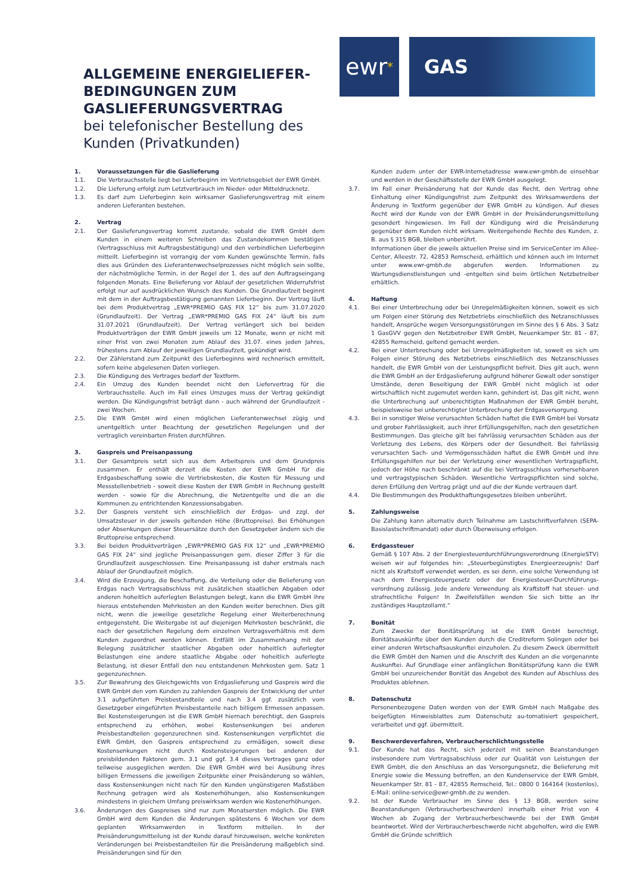ALLGEMEINE ENERGIELIEFER-BEDINGUNGEN ZUM GASLIEFERUNGSVERTRAG
bei telefonischer Bestellung des Kunden (Privatkunden)
ewr *
GAS
1. Voraussetzungen für die Gaslieferung
1.1. Die Verbrauchsstelle liegt bei Lieferbeginn im Vertriebsgebiet der EWR GmbH.
1.2. Die Lieferung erfolgt zum Letztverbrauch im Nieder- oder Mitteldrucknetz.
1.3. Es darf zum Lieferbeginn kein wirksamer Gaslieferungsvertrag mit einem anderen Lieferanten bestehen.
2. Vertrag
2.1. Der Gaslieferungsvertrag kommt zustande, sobald die EWR GmbH dem Kunden in einem weiteren Schreiben das Zustandekommen bestätigen (Vertragsschluss mit Auftragsbestätigung) und den verbindlichen Lieferbeginn mitteilt. Lieferbeginn ist vorrangig der vom Kunden gewünschte Termin, falls dies aus Gründen des Lieferantenwechselprozesses nicht möglich sein sollte, der nächstmögliche Termin, in der Regel der 1. des auf den Auftragseingang folgenden Monats. Eine Belieferung vor Ablauf der gesetzlichen Widerrufsfrist erfolgt nur auf ausdrücklichen Wunsch des Kunden. Die Grundlaufzeit beginnt mit dem in der Auftragsbestätigung genannten Lieferbeginn. Der Vertrag läuft bei dem Produktvertrag „EWR*PREMIO GAS FIX 12“ bis zum 31.07.2020 (Grundlaufzeit). Der Vertrag „EWR*PREMIO GAS FIX 24“ läuft bis zum 31.07.2021 (Grundlaufzeit). Der Vertrag verlängert sich bei beiden Produktverträgen der EWR GmbH jeweils um 12 Monate, wenn er nicht mit einer Frist von zwei Monaten zum Ablauf des 31.07. eines jeden Jahres, frühestens zum Ablauf der jeweiligen Grundlaufzeit, gekündigt wird.
2.2. Der Zählerstand zum Zeitpunkt des Lieferbeginns wird rechnerisch ermittelt, sofern keine abgelesenen Daten vorliegen.
2.3. Die Kündigung des Vertrages bedarf der Textform.
2.4. Ein Umzug des Kunden beendet nicht den Liefervertrag für die Verbrauchsstelle. Auch im Fall eines Umzuges muss der Vertrag gekündigt werden. Die Kündigungsfrist beträgt dann - auch während der Grundlaufzeit - zwei Wochen.
2.5. Die EWR GmbH wird einen möglichen Lieferantenwechsel zügig und unentgeltlich unter Beachtung der gesetzlichen Regelungen und der vertraglich vereinbarten Fristen durchführen.
3. Gaspreis und Preisanpassung
3.1. Der Gesamtpreis setzt sich aus dem Arbeitspreis und dem Grundpreis zusammen. Er enthält derzeit die Kosten der EWR GmbH für die Erdgasbeschaffung sowie die Vertriebskosten, die Kosten für Messung und Messstellenbetrieb - soweit diese Kosten der EWR GmbH in Rechnung gestellt werden - sowie für die Abrechnung, die Netzentgelte und die an die Kommunen zu entrichtenden Konzessionsabgaben.
3.2. Der Gaspreis versteht sich einschließlich der Erdgas- und zzgl. der Umsatzsteuer in der jeweils geltenden Höhe (Bruttopreise). Bei Erhöhungen oder Absenkungen dieser Steuersätze durch den Gesetzgeber ändern sich die Bruttopreise entsprechend.
3.3. Bei beiden Produktverträgen „EWR*PREMIO GAS FIX 12“ und „EWR*PREMIO GAS FIX 24“ sind jegliche Preisanpassungen gem. dieser Ziffer 3 für die Grundlaufzeit ausgeschlossen. Eine Preisanpassung ist daher erstmals nach Ablauf der Grundlaufzeit möglich.
3.4. Wird die Erzeugung, die Beschaffung, die Verteilung oder die Belieferung von Erdgas nach Vertragsabschluss mit zusätzlichen staatlichen Abgaben oder anderen hoheitlich auferlegten Belastungen belegt, kann die EWR GmbH ihre hieraus entstehenden Mehrkosten an den Kunden weiter berechnen. Dies gilt nicht, wenn die jeweilige gesetzliche Regelung einer Weiterberechnung entgegensteht. Die Weitergabe ist auf diejenigen Mehrkosten beschränkt, die nach der gesetzlichen Regelung dem einzelnen Vertragsverhältnis mit dem Kunden zugeordnet werden können. Entfällt im Zusammenhang mit der Belegung zusätzlicher staatlicher Abgaben oder hoheitlich auferlegter Belastungen eine andere staatliche Abgabe oder hoheitlich auferlegte Belastung, ist dieser Entfall den neu entstandenen Mehrkosten gem. Satz 1 gegenzurechnen.
3.5. Zur Bewahrung des Gleichgewichts von Erdgaslieferung und Gaspreis wird die EWR GmbH den vom Kunden zu zahlenden Gaspreis der Entwicklung der unter 3.1 aufgeführten Preisbestandteile und nach 3.4 ggf. zusätzlich vom Gesetzgeber eingeführten Preisbestanteile nach billigem Ermessen anpassen. Bei Kostensteigerungen ist die EWR GmbH hiernach berechtigt, den Gaspreis entsprechend zu erhöhen, wobei Kostensenkungen bei anderen Preisbestandteilen gegenzurechnen sind. Kostensenkungen verpflichtet die EWR GmbH, den Gaspreis entsprechend zu ermäßigen, soweit diese Kostensenkungen nicht durch Kostensteigerungen bei anderen der preisbildenden Faktoren gem. 3.1 und ggf. 3.4 dieses Vertrages ganz oder teilweise ausgeglichen werden. Die EWR GmbH wird bei Ausübung ihres billigen Ermessens die jeweiligen Zeitpunkte einer Preisänderung so wählen, dass Kostensenkungen nicht nach für den Kunden ungünstigeren Maßstäben Rechnung getragen wird als Kostenerhöhungen, also Kostensenkungen mindestens in gleichem Umfang preiswirksam werden wie Kostenerhöhungen.
3.6. Änderungen des Gaspreises sind nur zum Monatsersten möglich. Die EWR GmbH wird dem Kunden die Änderungen spätestens 6 Wochen vor dem geplanten Wirksamwerden in Textform mitteilen. In der Preisänderungsmitteilung ist der Kunde darauf hinzuweisen, welche konkreten Veränderungen bei Preisbestandteilen für die Preisänderung maßgeblich sind. Preisänderungen sind für den
Kunden zudem unter der EWR-Internetadresse www.ewr-gmbh.de einsehbar und werden in der Geschäftsstelle der EWR GmbH ausgelegt.
3.7. Im Fall einer Preisänderung hat der Kunde das Recht, den Vertrag ohne Einhaltung einer Kündigungsfrist zum Zeitpunkt des Wirksamwerdens der Änderung in Textform gegenüber der EWR GmbH zu kündigen. Auf dieses Recht wird der Kunde von der EWR GmbH in der Preisänderungsmitteilung gesondert hingewiesen. Im Fall der Kündigung wird die Preisänderung gegenüber dem Kunden nicht wirksam. Weitergehende Rechte des Kunden, z. B. aus § 315 BGB, bleiben unberührt.
Informationen über die jeweils aktuellen Preise sind im ServiceCenter im Allee-Center, Alleestr. 72, 42853 Remscheid, erhältlich und können auch im Internet unter www.ewr-gmbh.de abgerufen werden. Informationen zu Wartungsdienstleistungen und -entgelten sind beim örtlichen Netzbetreiber erhältlich.
4. Haftung
4.1. Bei einer Unterbrechung oder bei Unregelmäßigkeiten können, soweit es sich um Folgen einer Störung des Netzbetriebs einschließlich des Netzanschlusses handelt, Ansprüche wegen Versorgungsstörungen im Sinne des § 6 Abs. 3 Satz 1 GasGVV gegen den Netzbetreiber EWR GmbH, Neuenkamper Str. 81 - 87, 42855 Remscheid, geltend gemacht werden.
4.2. Bei einer Unterbrechung oder bei Unregelmäßigkeiten ist, soweit es sich um Folgen einer Störung des Netzbetriebs einschließlich des Netzanschlusses handelt, die EWR GmbH von der Leistungspflicht befreit. Dies gilt auch, wenn die EWR GmbH an der Erdgaslieferung aufgrund höherer Gewalt oder sonstiger Umstände, deren Beseitigung der EWR GmbH nicht möglich ist oder wirtschaftlich nicht zugemutet werden kann, gehindert ist. Das gilt nicht, wenn die Unterbrechung auf unberechtigten Maßnahmen der EWR GmbH beruht, beispielsweise bei unberechtigter Unterbrechung der Erdgasversorgung.
4.3. Bei in sonstiger Weise verursachten Schäden haftet die EWR GmbH bei Vorsatz und grober Fahrlässigkeit, auch ihrer Erfüllungsgehilfen, nach den gesetzlichen Bestimmungen. Das gleiche gilt bei fahrlässig verursachten Schäden aus der Verletzung des Lebens, des Körpers oder der Gesundheit. Bei fahrlässig verursachten Sach- und Vermögensschäden haftet die EWR GmbH und ihre Erfüllungsgehilfen nur bei der Verletzung einer wesentlichen Vertragspflicht, jedoch der Höhe nach beschränkt auf die bei Vertragsschluss vorhersehbaren und vertragstypischen Schäden. Wesentliche Vertragspflichten sind solche, deren Erfüllung den Vertrag prägt und auf die der Kunde vertrauen darf.
4.4. Die Bestimmungen des Produkthaftungsgesetzes bleiben unberührt.
5. Zahlungsweise
Die Zahlung kann alternativ durch Teilnahme am Lastschriftverfahren (SEPA-Basislastschriftmandat) oder durch Überweisung erfolgen.
6. Erdgassteuer
Gemäß § 107 Abs. 2 der Energiesteuerdurchführungsverordnung (EnergieSTV) weisen wir auf folgendes hin: „Steuerbegünstigtes Energieerzeugnis! Darf nicht als Kraftstoff verwendet werden, es sei denn, eine solche Verwendung ist nach dem Energiesteuergesetz oder der Energiesteuer-Durchführungs-verordnung zulässig. Jede andere Verwendung als Kraftstoff hat steuer- und strafrechtliche Folgen! In Zweifelsfällen wenden Sie sich bitte an Ihr zuständiges Hauptzollamt.“
7. Bonität
Zum Zwecke der Bonitätsprüfung ist die EWR GmbH berechtigt, Bonitätsauskünfte über den Kunden durch die Creditreform Solingen oder bei einer anderen Wirtschaftsauskunftei einzuholen. Zu diesem Zweck übermittelt die EWR GmbH den Namen und die Anschrift des Kunden an die vorgenannte Auskunftei. Auf Grundlage einer anfänglichen Bonitätsprüfung kann die EWR GmbH bei unzureichender Bonität das Angebot des Kunden auf Abschluss des Produktes ablehnen.
8. Datenschutz
Personenbezogene Daten werden von der EWR GmbH nach Maßgabe des beigefügten Hinweisblattes zum Datenschutz au-tomatisiert gespeichert, verarbeitet und ggf. übermittelt.
9. Beschwerdeverfahren, Verbraucherschlichtungsstelle
9.1. Der Kunde hat das Recht, sich jederzeit mit seinen Beanstandungen insbesondere zum Vertragsabschluss oder zur Qualität von Leistungen der EWR GmbH, die den Anschluss an das Versorgungsnetz, die Belieferung mit Energie sowie die Messung betreffen, an den Kundenservice der EWR GmbH, Neuenkamper Str. 81 - 87, 42855 Remscheid, Tel.: 0800 0 164164 (kostenlos), E-Mail: online-service@ewr-gmbh.de zu wenden.
9.2. Ist der Kunde Verbraucher im Sinne des § 13 BGB, werden seine Beanstandungen (Verbraucherbeschwerden) innerhalb einer Frist von 4 Wochen ab Zugang der Verbraucherbeschwerde bei der EWR GmbH beantwortet. Wird der Verbraucherbeschwerde nicht abgeholfen, wird die EWR GmbH die Gründe schriftlich